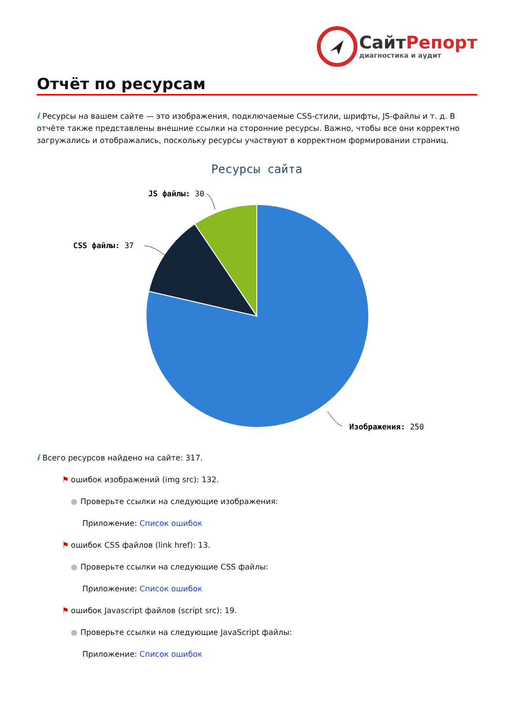СайтРепорт
диагностика и аудит
Отчёт по ресурсам
i Ресурсы на вашем сайте — это изображения, подключаемые CSS-стили, шрифты, JS-файлы и т. д. В отчёте также представлены внешние ссылки на сторонние ресурсы. Важно, чтобы все они корректно загружались и отображались, поскольку ресурсы участвуют в корректном формировании страниц.
Ресурсы сайта
JS файлы: 30
CSS файлы: 37
Изображения: 250
i Всего ресурсов найдено на сайте: 317.
⚑ ошибок изображений (img src): 132.
● Проверьте ссылки на следующие изображения:
Приложение: Список ошибок
⚑ ошибок CSS файлов (link href): 13.
● Проверьте ссылки на следующие CSS файлы:
Приложение: Список ошибок
⚑ ошибок Javascript файлов (script src): 19.
● Проверьте ссылки на следующие JavaScript файлы:
Приложение: Список ошибок